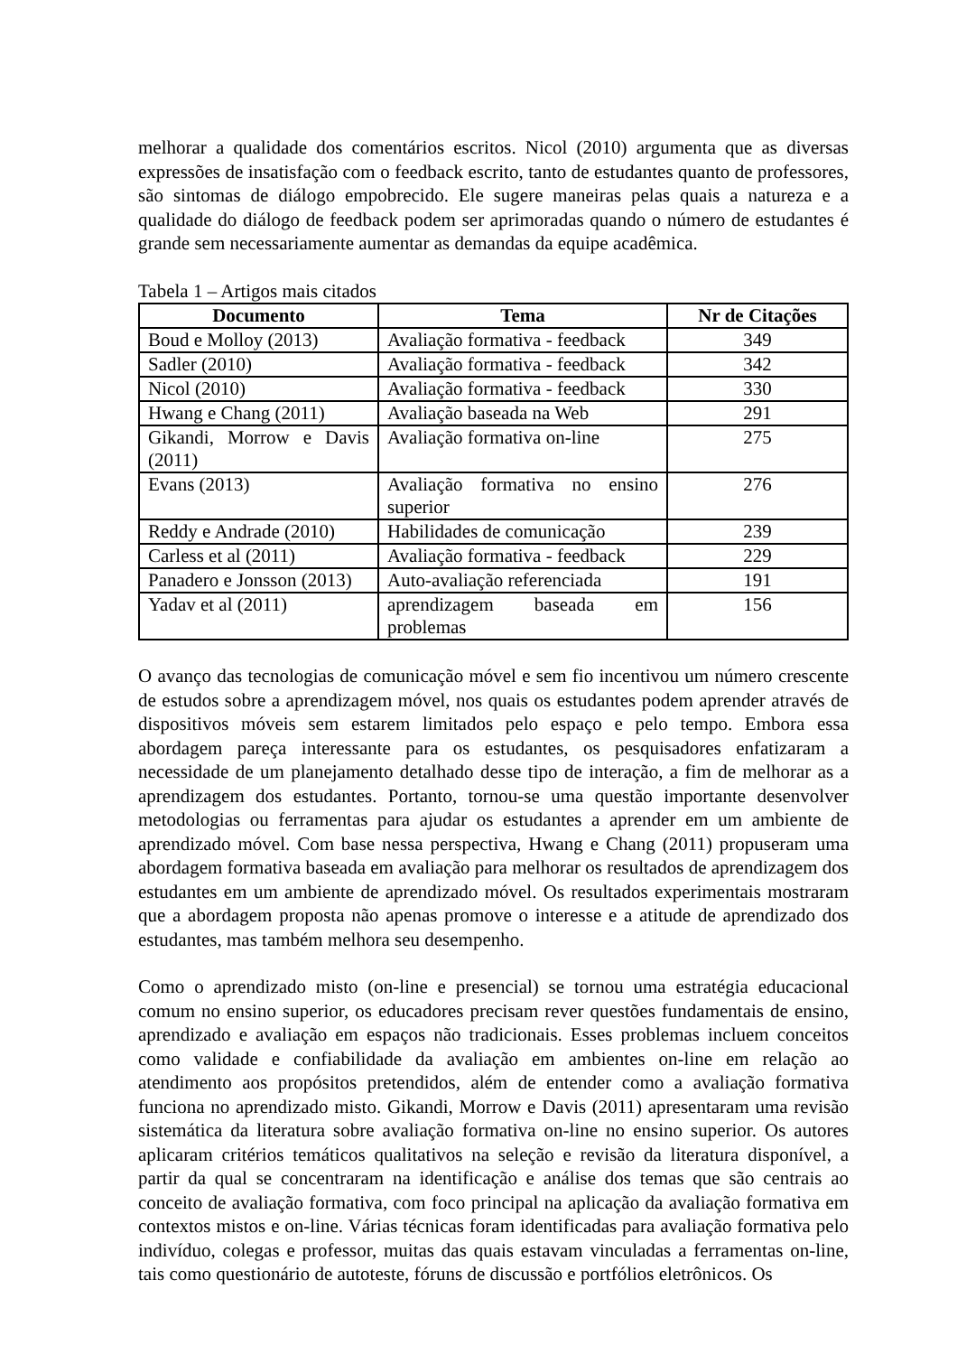melhorar a qualidade dos comentários escritos. Nicol (2010) argumenta que as diversas expressões de insatisfação com o feedback escrito, tanto de estudantes quanto de professores, são sintomas de diálogo empobrecido. Ele sugere maneiras pelas quais a natureza e a qualidade do diálogo de feedback podem ser aprimoradas quando o número de estudantes é grande sem necessariamente aumentar as demandas da equipe acadêmica.
Tabela 1 – Artigos mais citados
| Documento | Tema | Nr de Citações |
| --- | --- | --- |
| Boud e Molloy (2013) | Avaliação formativa - feedback | 349 |
| Sadler (2010) | Avaliação formativa - feedback | 342 |
| Nicol (2010) | Avaliação formativa - feedback | 330 |
| Hwang e Chang (2011) | Avaliação baseada na Web | 291 |
| Gikandi, Morrow e Davis (2011) | Avaliação formativa on-line | 275 |
| Evans (2013) | Avaliação formativa no ensino superior | 276 |
| Reddy e Andrade (2010) | Habilidades de comunicação | 239 |
| Carless et al (2011) | Avaliação formativa - feedback | 229 |
| Panadero e Jonsson (2013) | Auto-avaliação referenciada | 191 |
| Yadav et al (2011) | aprendizagem baseada em problemas | 156 |
O avanço das tecnologias de comunicação móvel e sem fio incentivou um número crescente de estudos sobre a aprendizagem móvel, nos quais os estudantes podem aprender através de dispositivos móveis sem estarem limitados pelo espaço e pelo tempo. Embora essa abordagem pareça interessante para os estudantes, os pesquisadores enfatizaram a necessidade de um planejamento detalhado desse tipo de interação, a fim de melhorar as a aprendizagem dos estudantes. Portanto, tornou-se uma questão importante desenvolver metodologias ou ferramentas para ajudar os estudantes a aprender em um ambiente de aprendizado móvel. Com base nessa perspectiva, Hwang e Chang (2011) propuseram uma abordagem formativa baseada em avaliação para melhorar os resultados de aprendizagem dos estudantes em um ambiente de aprendizado móvel. Os resultados experimentais mostraram que a abordagem proposta não apenas promove o interesse e a atitude de aprendizado dos estudantes, mas também melhora seu desempenho.
Como o aprendizado misto (on-line e presencial) se tornou uma estratégia educacional comum no ensino superior, os educadores precisam rever questões fundamentais de ensino, aprendizado e avaliação em espaços não tradicionais. Esses problemas incluem conceitos como validade e confiabilidade da avaliação em ambientes on-line em relação ao atendimento aos propósitos pretendidos, além de entender como a avaliação formativa funciona no aprendizado misto. Gikandi, Morrow e Davis (2011) apresentaram uma revisão sistemática da literatura sobre avaliação formativa on-line no ensino superior. Os autores aplicaram critérios temáticos qualitativos na seleção e revisão da literatura disponível, a partir da qual se concentraram na identificação e análise dos temas que são centrais ao conceito de avaliação formativa, com foco principal na aplicação da avaliação formativa em contextos mistos e on-line. Várias técnicas foram identificadas para avaliação formativa pelo indivíduo, colegas e professor, muitas das quais estavam vinculadas a ferramentas on-line, tais como questionário de autoteste, fóruns de discussão e portfólios eletrônicos. Os